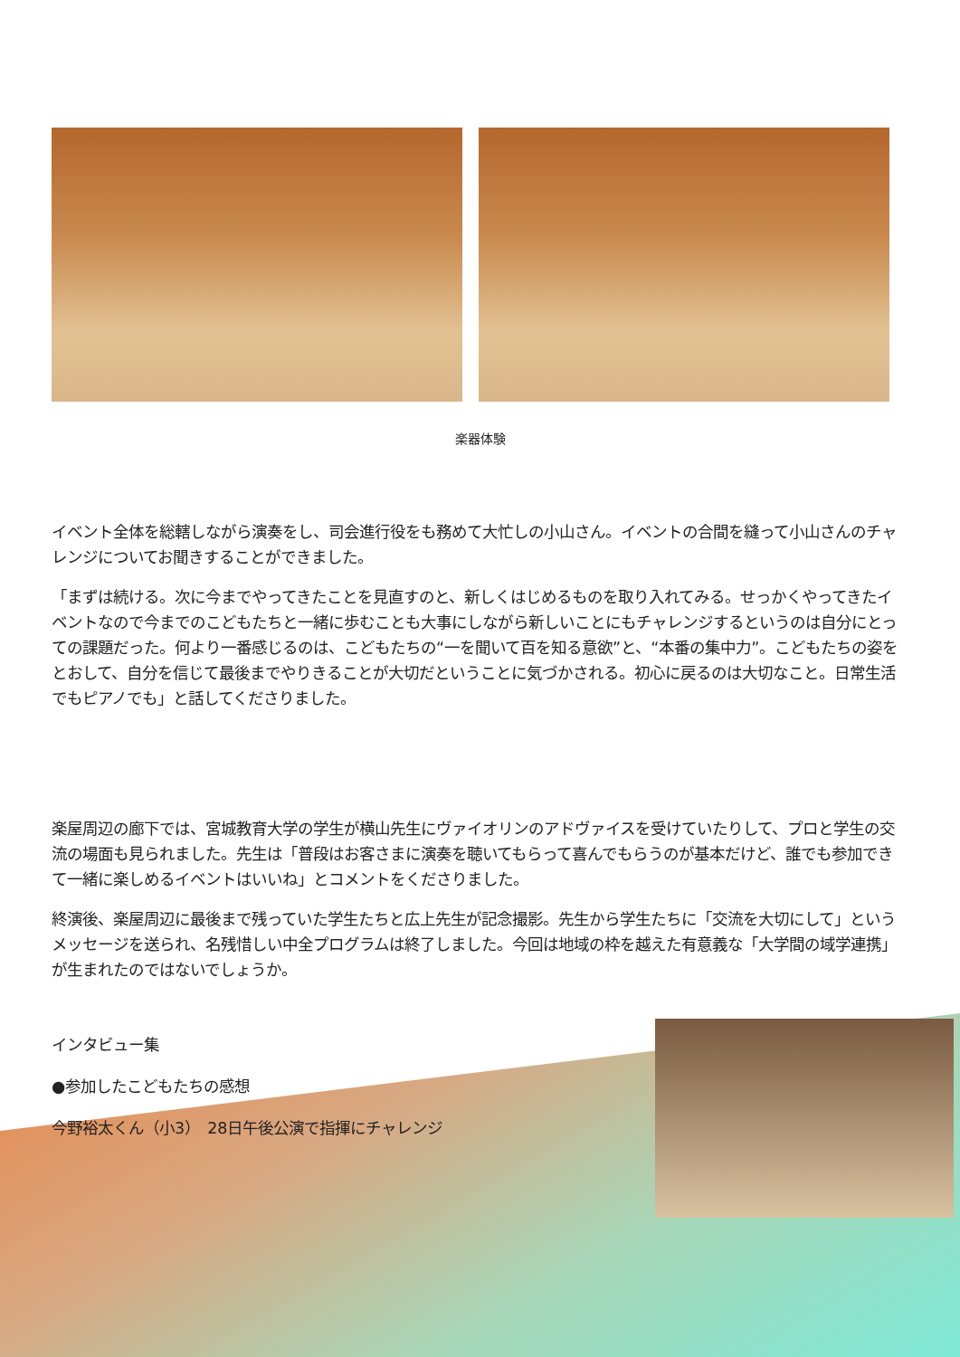楽器体験
イベント全体を総轄しながら演奏をし、司会進行役をも務めて大忙しの小山さん。イベントの合間を縫って小山さんのチャレンジについてお聞きすることができました。
「まずは続ける。次に今までやってきたことを見直すのと、新しくはじめるものを取り入れてみる。せっかくやってきたイベントなので今までのこどもたちと一緒に歩むことも大事にしながら新しいことにもチャレンジするというのは自分にとっての課題だった。何より一番感じるのは、こどもたちの“一を聞いて百を知る意欲”と、“本番の集中力”。こどもたちの姿をとおして、自分を信じて最後までやりきることが大切だということに気づかされる。初心に戻るのは大切なこと。日常生活でもピアノでも」と話してくださりました。
楽屋周辺の廊下では、宮城教育大学の学生が横山先生にヴァイオリンのアドヴァイスを受けていたりして、プロと学生の交流の場面も見られました。先生は「普段はお客さまに演奏を聴いてもらって喜んでもらうのが基本だけど、誰でも参加できて一緒に楽しめるイベントはいいね」とコメントをくださりました。
終演後、楽屋周辺に最後まで残っていた学生たちと広上先生が記念撮影。先生から学生たちに「交流を大切にして」というメッセージを送られ、名残惜しい中全プログラムは終了しました。今回は地域の枠を越えた有意義な「大学間の域学連携」が生まれたのではないでしょうか。
インタビュー集
●参加したこどもたちの感想
今野裕太くん（小3）　28日午後公演で指揮にチャレンジ